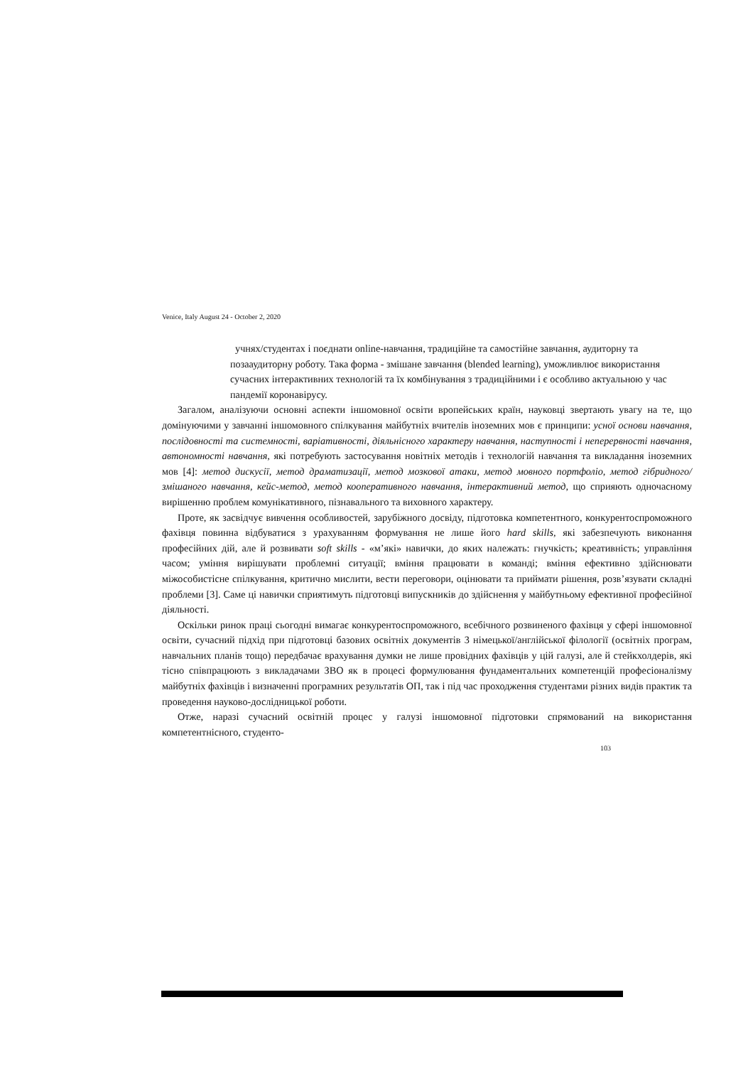Venice, Italy August 24 - October 2, 2020
учнях/студентах і поєднати online-навчання, традиційне та самостійне завчання, аудиторну та позааудиторну роботу. Така форма - змішане завчання (blended learning), уможливлює використання сучасних інтерактивних технологій та їх комбінування з традиційними і є особливо актуальною у час пандемії коронавірусу.
Загалом, аналізуючи основні аспекти іншомовної освіти вропейських країн, науковці звертають увагу на те, що домінуючими у завчанні іншомовного спілкування майбутніх вчителів іноземних мов є принципи: усної основи навчання, послідовності та системності, варіативності, діяльнісного характеру навчання, наступності і неперервності навчання, автономності навчання, які потребують застосування новітніх методів і технологій навчання та викладання іноземних мов [4]: метод дискусії, метод драматизації, метод мозкової атаки, метод мовного портфоліо, метод гібридного/змішаного навчання, кейс-метод, метод кооперативного навчання, інтерактивний метод, що сприяють одночасному вирішенню проблем комунікативного, пізнавального та виховного характеру.
Проте, як засвідчує вивчення особливостей, зарубіжного досвіду, підготовка компетентного, конкурентоспроможного фахівця повинна відбуватися з урахуванням формування не лише його hard skills, які забезпечують виконання професійних дій, але й розвивати soft skills - «м’які» навички, до яких належать: гнучкість; креативність; управління часом; уміння вирішувати проблемні ситуації; вміння працювати в команді; вміння ефективно здійснювати міжособистісне спілкування, критично мислити, вести переговори, оцінювати та приймати рішення, розв’язувати складні проблеми [3]. Саме ці навички сприятимуть підготовці випускників до здійснення у майбутньому ефективної професійної діяльності.
Оскільки ринок праці сьогодні вимагає конкурентоспроможного, всебічного розвиненого фахівця у сфері іншомовної освіти, сучасний підхід при підготовці базових освітніх документів 3 німецької/англійської філології (освітніх програм, навчальних планів тощо) передбачає врахування думки не лише провідних фахівців у цій галузі, але й стейкхолдерів, які тісно співпрацюють з викладачами ЗВО як в процесі формулювання фундаментальних компетенцій професіоналізму майбутніх фахівців і визначенні програмних результатів ОП, так і під час проходження студентами різних видів практик та проведення науково-дослідницької роботи.
Отже, наразі сучасний освітній процес у галузі іншомовної підготовки спрямований на використання компетентнісного, студенто-
103